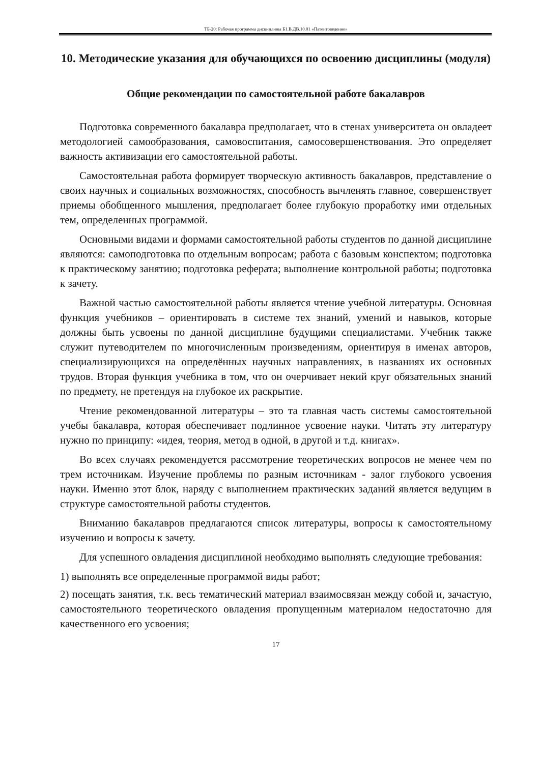ТБ-20: Рабочая программа дисциплины Б1.В.ДВ.10.01 «Патентоведение»
10. Методические указания для обучающихся по освоению дисциплины (модуля)
Общие рекомендации по самостоятельной работе бакалавров
Подготовка современного бакалавра предполагает, что в стенах университета он овладеет методологией самообразования, самовоспитания, самосовершенствования. Это определяет важность активизации его самостоятельной работы.
Самостоятельная работа формирует творческую активность бакалавров, представление о своих научных и социальных возможностях, способность вычленять главное, совершенствует приемы обобщенного мышления, предполагает более глубокую проработку ими отдельных тем, определенных программой.
Основными видами и формами самостоятельной работы студентов по данной дисциплине являются: самоподготовка по отдельным вопросам; работа с базовым конспектом; подготовка к практическому занятию; подготовка реферата; выполнение контрольной работы; подготовка к зачету.
Важной частью самостоятельной работы является чтение учебной литературы. Основная функция учебников – ориентировать в системе тех знаний, умений и навыков, которые должны быть усвоены по данной дисциплине будущими специалистами. Учебник также служит путеводителем по многочисленным произведениям, ориентируя в именах авторов, специализирующихся на определённых научных направлениях, в названиях их основных трудов. Вторая функция учебника в том, что он очерчивает некий круг обязательных знаний по предмету, не претендуя на глубокое их раскрытие.
Чтение рекомендованной литературы – это та главная часть системы самостоятельной учебы бакалавра, которая обеспечивает подлинное усвоение науки. Читать эту литературу нужно по принципу: «идея, теория, метод в одной, в другой и т.д. книгах».
Во всех случаях рекомендуется рассмотрение теоретических вопросов не менее чем по трем источникам. Изучение проблемы по разным источникам - залог глубокого усвоения науки. Именно этот блок, наряду с выполнением практических заданий является ведущим в структуре самостоятельной работы студентов.
Вниманию бакалавров предлагаются список литературы, вопросы к самостоятельному изучению и вопросы к зачету.
Для успешного овладения дисциплиной необходимо выполнять следующие требования:
1) выполнять все определенные программой виды работ;
2) посещать занятия, т.к. весь тематический материал взаимосвязан между собой и, зачастую, самостоятельного теоретического овладения пропущенным материалом недостаточно для качественного его усвоения;
17